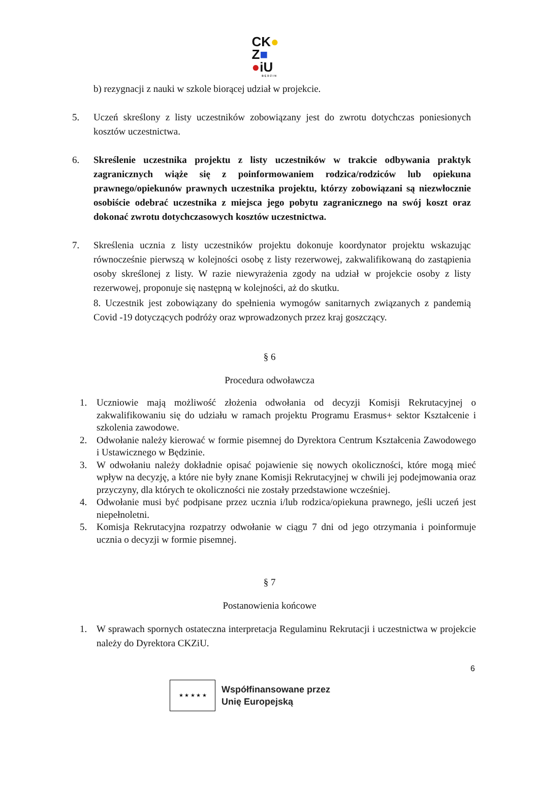CK●
Z■
●iU
BĘDZIN
b) rezygnacji z nauki w szkole biorącej udział w projekcie.
5. Uczeń skreślony z listy uczestników zobowiązany jest do zwrotu dotychczas poniesionych kosztów uczestnictwa.
6. Skreślenie uczestnika projektu z listy uczestników w trakcie odbywania praktyk zagranicznych wiąże się z poinformowaniem rodzica/rodziców lub opiekuna prawnego/opiekunów prawnych uczestnika projektu, którzy zobowiązani są niezwłocznie osobiście odebrać uczestnika z miejsca jego pobytu zagranicznego na swój koszt oraz dokonać zwrotu dotychczasowych kosztów uczestnictwa.
7. Skreślenia ucznia z listy uczestników projektu dokonuje koordynator projektu wskazując równocześnie pierwszą w kolejności osobę z listy rezerwowej, zakwalifikowaną do zastąpienia osoby skreślonej z listy. W razie niewyrażenia zgody na udział w projekcie osoby z listy rezerwowej, proponuje się następną w kolejności, aż do skutku.
8. Uczestnik jest zobowiązany do spełnienia wymogów sanitarnych związanych z pandemią Covid -19 dotyczących podróży oraz wprowadzonych przez kraj goszczący.
§ 6
Procedura odwoławcza
1. Uczniowie mają możliwość złożenia odwołania od decyzji Komisji Rekrutacyjnej o zakwalifikowaniu się do udziału w ramach projektu Programu Erasmus+ sektor Kształcenie i szkolenia zawodowe.
2. Odwołanie należy kierować w formie pisemnej do Dyrektora Centrum Kształcenia Zawodowego i Ustawicznego w Będzinie.
3. W odwołaniu należy dokładnie opisać pojawienie się nowych okoliczności, które mogą mieć wpływ na decyzję, a które nie były znane Komisji Rekrutacyjnej w chwili jej podejmowania oraz przyczyny, dla których te okoliczności nie zostały przedstawione wcześniej.
4. Odwołanie musi być podpisane przez ucznia i/lub rodzica/opiekuna prawnego, jeśli uczeń jest niepełnoletni.
5. Komisja Rekrutacyjna rozpatrzy odwołanie w ciągu 7 dni od jego otrzymania i poinformuje ucznia o decyzji w formie pisemnej.
§ 7
Postanowienia końcowe
1. W sprawach spornych ostateczna interpretacja Regulaminu Rekrutacji i uczestnictwa w projekcie należy do Dyrektora CKZiU.
6
★ ★ ★ ★ ★
Współfinansowane przez
Unię Europejską